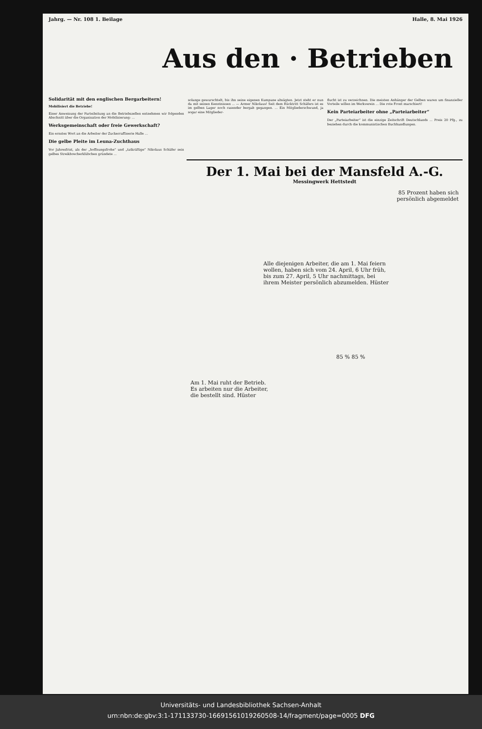Jahrg. — Nr. 108 1. Beilage Halle, 8. Mai 1926
Aus den · Betrieben
Solidarität mit den englischen Bergarbeitern!
Mobilisiert die Betriebe!
Einer Anweisung der Parteileitung an die Betriebszellen entnehmen wir folgenden Abschnitt über die Organisation der Mobilisierung: ...
Werksgemeinschaft oder freie Gewerkschaft?
Ein ernstes Wort an die Arbeiter der Zuckerraffinerie Halle ...
Die gelbe Pleite im Leuna-Zuchthaus
Vor Jahresfrist, als der „hoffnungsfrohe“ und „tatkräftige“ Nikolaus Schäfer sein gelbes Streikbrecherklübchen gründete ...
solange gewurschtelt, bis ihn seine eigenen Kumpane absägten. Jetzt steht er nun da mit seinen Kenntnissen ... — Armer Nikolaus! Seit dem Rücktritt Schäfers ist es im gelben Lager noch rasender bergab gegangen. ... Ein Mitgliederschwund, ja sogar eine Mitglieder-
flucht ist zu verzeichnen. Die meisten Anhänger der Gelben waren um finanzieller Vorteile willen im Werkverein ... Die rote Front marschiert!
Kein Parteiarbeiter ohne „Parteiarbeiter“
Der „Parteiarbeiter“ ist die einzige Zeitschrift Deutschlands ... Preis 20 Pfg., zu beziehen durch die kommunistischen Buchhandlungen.
Der 1. Mai bei der Mansfeld A.-G.
Messingwerk Hettstedt
85 Prozent haben sich
persönlich abgemeldet
Alle diejenigen Arbeiter, die am 1. Mai feiern wollen, haben sich vom 24. April, 6 Uhr früh, bis zum 27. April, 5 Uhr nachmittags, bei ihrem Meister persönlich abzumelden. Hüster
85 % 85 %
Am 1. Mai ruht der Betrieb.
Es arbeiten nur die Arbeiter,
die bestellt sind. Hüster
Universitäts- und Landesbibliothek Sachsen-Anhalt
urn:nbn:de:gbv:3:1-171133730-16691561019260508-14/fragment/page=0005 DFG